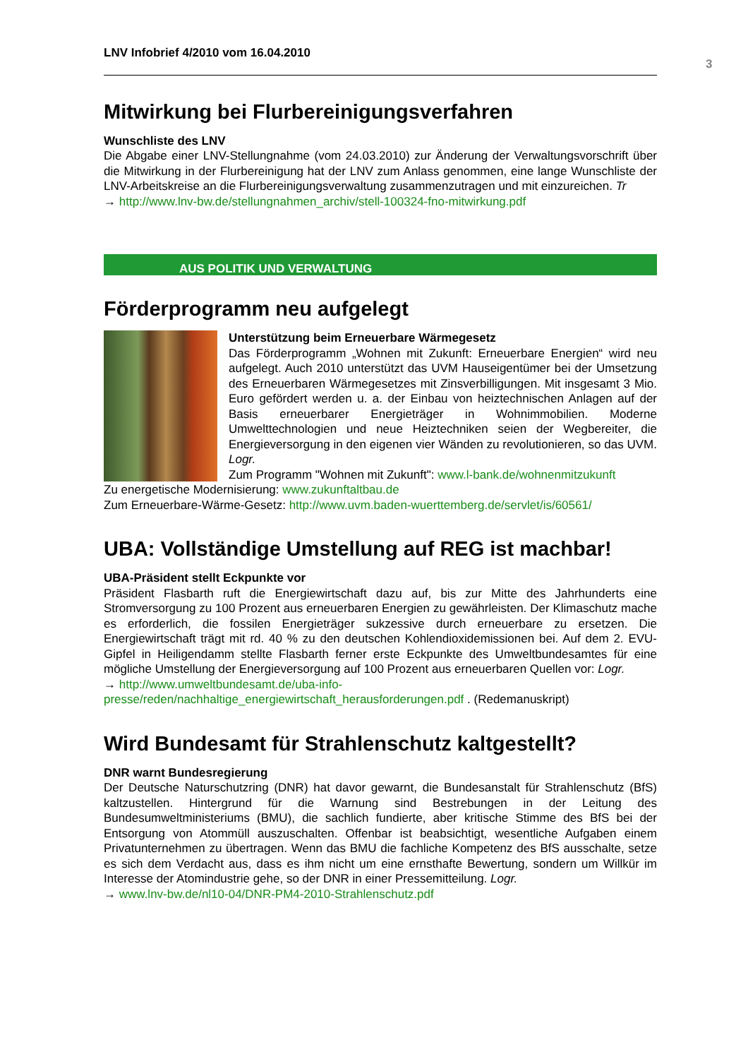LNV Infobrief 4/2010 vom 16.04.2010
3
Mitwirkung bei Flurbereinigungsverfahren
Wunschliste des LNV
Die Abgabe einer LNV-Stellungnahme (vom 24.03.2010) zur Änderung der Verwaltungsvorschrift über die Mitwirkung in der Flurbereinigung hat der LNV zum Anlass genommen, eine lange Wunschliste der LNV-Arbeitskreise an die Flurbereinigungsverwaltung zusammenzutragen und mit einzureichen. Tr
→ http://www.lnv-bw.de/stellungnahmen_archiv/stell-100324-fno-mitwirkung.pdf
AUS POLITIK UND VERWALTUNG
Förderprogramm neu aufgelegt
Unterstützung beim Erneuerbare Wärmegesetz
Das Förderprogramm „Wohnen mit Zukunft: Erneuerbare Energien“ wird neu aufgelegt. Auch 2010 unterstützt das UVM Hauseigentümer bei der Umsetzung des Erneuerbaren Wärmegesetzes mit Zinsverbilligungen. Mit insgesamt 3 Mio. Euro gefördert werden u. a. der Einbau von heiztechnischen Anlagen auf der Basis erneuerbarer Energieträger in Wohnimmobilien. Moderne Umwelttechnologien und neue Heiztechniken seien der Wegbereiter, die Energieversorgung in den eigenen vier Wänden zu revolutionieren, so das UVM. Logr.
Zum Programm "Wohnen mit Zukunft": www.l-bank.de/wohnenmitzukunft
Zu energetische Modernisierung: www.zukunftaltbau.de
Zum Erneuerbare-Wärme-Gesetz: http://www.uvm.baden-wuerttemberg.de/servlet/is/60561/
UBA: Vollständige Umstellung auf REG ist machbar!
UBA-Präsident stellt Eckpunkte vor
Präsident Flasbarth ruft die Energiewirtschaft dazu auf, bis zur Mitte des Jahrhunderts eine Stromversorgung zu 100 Prozent aus erneuerbaren Energien zu gewährleisten. Der Klimaschutz mache es erforderlich, die fossilen Energieträger sukzessive durch erneuerbare zu ersetzen. Die Energiewirtschaft trägt mit rd. 40 % zu den deutschen Kohlendioxidemissionen bei. Auf dem 2. EVU-Gipfel in Heiligendamm stellte Flasbarth ferner erste Eckpunkte des Umweltbundesamtes für eine mögliche Umstellung der Energieversorgung auf 100 Prozent aus erneuerbaren Quellen vor: Logr.
→ http://www.umweltbundesamt.de/uba-info-
presse/reden/nachhaltige_energiewirtschaft_herausforderungen.pdf . (Redemanuskript)
Wird Bundesamt für Strahlenschutz kaltgestellt?
DNR warnt Bundesregierung
Der Deutsche Naturschutzring (DNR) hat davor gewarnt, die Bundesanstalt für Strahlenschutz (BfS) kaltzustellen. Hintergrund für die Warnung sind Bestrebungen in der Leitung des Bundesumweltministeriums (BMU), die sachlich fundierte, aber kritische Stimme des BfS bei der Entsorgung von Atommüll auszuschalten. Offenbar ist beabsichtigt, wesentliche Aufgaben einem Privatunternehmen zu übertragen. Wenn das BMU die fachliche Kompetenz des BfS ausschalte, setze es sich dem Verdacht aus, dass es ihm nicht um eine ernsthafte Bewertung, sondern um Willkür im Interesse der Atomindustrie gehe, so der DNR in einer Pressemitteilung. Logr.
→ www.lnv-bw.de/nl10-04/DNR-PM4-2010-Strahlenschutz.pdf